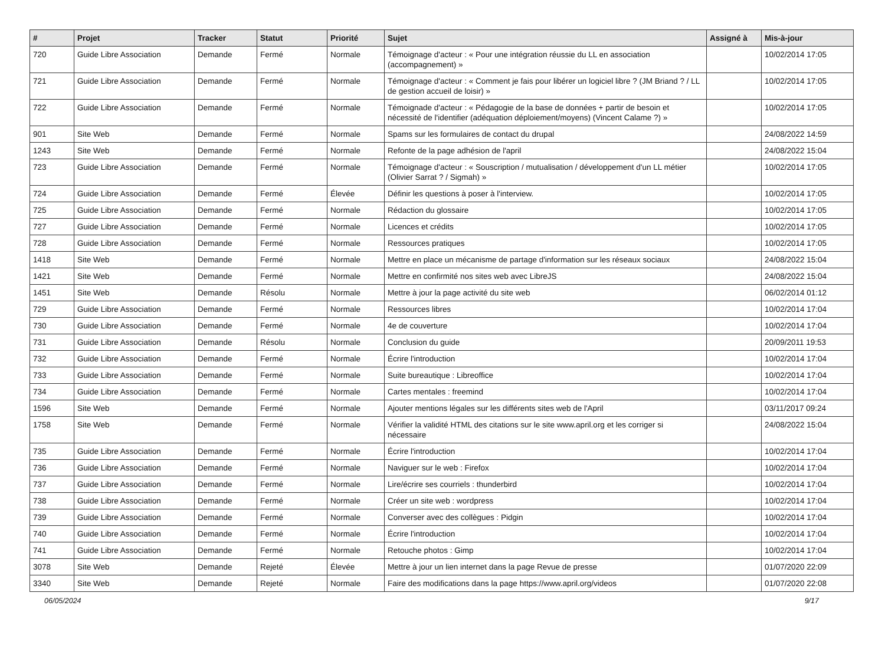| # | Projet | Tracker | Statut | Priorité | Sujet | Assigné à | Mis-à-jour |
| --- | --- | --- | --- | --- | --- | --- | --- |
| 720 | Guide Libre Association | Demande | Fermé | Normale | Témoignage d'acteur : « Pour une intégration réussie du LL en association (accompagnement) » | | 10/02/2014 17:05 |
| 721 | Guide Libre Association | Demande | Fermé | Normale | Témoignage d'acteur : « Comment je fais pour libérer un logiciel libre ? (JM Briand ? / LL de gestion accueil de loisir) » | | 10/02/2014 17:05 |
| 722 | Guide Libre Association | Demande | Fermé | Normale | Témoignade d'acteur : « Pédagogie de la base de données + partir de besoin et nécessité de l'identifier (adéquation déploiement/moyens) (Vincent Calame ?) » | | 10/02/2014 17:05 |
| 901 | Site Web | Demande | Fermé | Normale | Spams sur les formulaires de contact du drupal | | 24/08/2022 14:59 |
| 1243 | Site Web | Demande | Fermé | Normale | Refonte de la page adhésion de l'april | | 24/08/2022 15:04 |
| 723 | Guide Libre Association | Demande | Fermé | Normale | Témoignage d'acteur : « Souscription / mutualisation / développement d'un LL métier (Olivier Sarrat ? / Sigmah) » | | 10/02/2014 17:05 |
| 724 | Guide Libre Association | Demande | Fermé | Élevée | Définir les questions à poser à l'interview. | | 10/02/2014 17:05 |
| 725 | Guide Libre Association | Demande | Fermé | Normale | Rédaction du glossaire | | 10/02/2014 17:05 |
| 727 | Guide Libre Association | Demande | Fermé | Normale | Licences et crédits | | 10/02/2014 17:05 |
| 728 | Guide Libre Association | Demande | Fermé | Normale | Ressources pratiques | | 10/02/2014 17:05 |
| 1418 | Site Web | Demande | Fermé | Normale | Mettre en place un mécanisme de partage d'information sur les réseaux sociaux | | 24/08/2022 15:04 |
| 1421 | Site Web | Demande | Fermé | Normale | Mettre en confirmité nos sites web avec LibreJS | | 24/08/2022 15:04 |
| 1451 | Site Web | Demande | Résolu | Normale | Mettre à jour la page activité du site web | | 06/02/2014 01:12 |
| 729 | Guide Libre Association | Demande | Fermé | Normale | Ressources libres | | 10/02/2014 17:04 |
| 730 | Guide Libre Association | Demande | Fermé | Normale | 4e de couverture | | 10/02/2014 17:04 |
| 731 | Guide Libre Association | Demande | Résolu | Normale | Conclusion du guide | | 20/09/2011 19:53 |
| 732 | Guide Libre Association | Demande | Fermé | Normale | Écrire l'introduction | | 10/02/2014 17:04 |
| 733 | Guide Libre Association | Demande | Fermé | Normale | Suite bureautique : Libreoffice | | 10/02/2014 17:04 |
| 734 | Guide Libre Association | Demande | Fermé | Normale | Cartes mentales : freemind | | 10/02/2014 17:04 |
| 1596 | Site Web | Demande | Fermé | Normale | Ajouter mentions légales sur les différents sites web de l'April | | 03/11/2017 09:24 |
| 1758 | Site Web | Demande | Fermé | Normale | Vérifier la validité HTML des citations sur le site www.april.org et les corriger si nécessaire | | 24/08/2022 15:04 |
| 735 | Guide Libre Association | Demande | Fermé | Normale | Écrire l'introduction | | 10/02/2014 17:04 |
| 736 | Guide Libre Association | Demande | Fermé | Normale | Naviguer sur le web : Firefox | | 10/02/2014 17:04 |
| 737 | Guide Libre Association | Demande | Fermé | Normale | Lire/écrire ses courriels : thunderbird | | 10/02/2014 17:04 |
| 738 | Guide Libre Association | Demande | Fermé | Normale | Créer un site web : wordpress | | 10/02/2014 17:04 |
| 739 | Guide Libre Association | Demande | Fermé | Normale | Converser avec des collègues : Pidgin | | 10/02/2014 17:04 |
| 740 | Guide Libre Association | Demande | Fermé | Normale | Écrire l'introduction | | 10/02/2014 17:04 |
| 741 | Guide Libre Association | Demande | Fermé | Normale | Retouche photos : Gimp | | 10/02/2014 17:04 |
| 3078 | Site Web | Demande | Rejeté | Élevée | Mettre à jour un lien internet dans la page Revue de presse | | 01/07/2020 22:09 |
| 3340 | Site Web | Demande | Rejeté | Normale | Faire des modifications dans la page https://www.april.org/videos | | 01/07/2020 22:08 |
06/05/2024 9/17